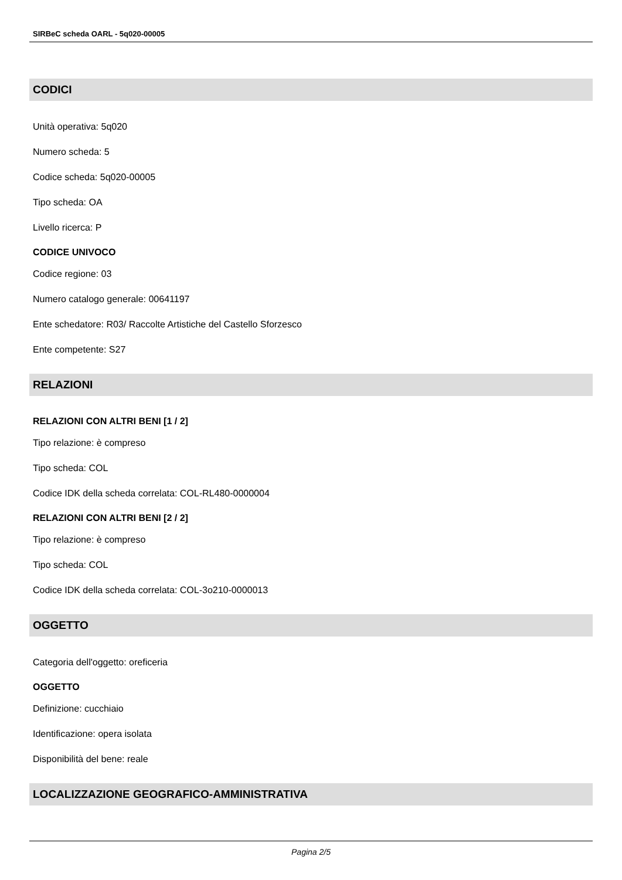SIRBeC scheda OARL - 5q020-00005
CODICI
Unità operativa: 5q020
Numero scheda: 5
Codice scheda: 5q020-00005
Tipo scheda: OA
Livello ricerca: P
CODICE UNIVOCO
Codice regione: 03
Numero catalogo generale: 00641197
Ente schedatore: R03/ Raccolte Artistiche del Castello Sforzesco
Ente competente: S27
RELAZIONI
RELAZIONI CON ALTRI BENI [1 / 2]
Tipo relazione: è compreso
Tipo scheda: COL
Codice IDK della scheda correlata: COL-RL480-0000004
RELAZIONI CON ALTRI BENI [2 / 2]
Tipo relazione: è compreso
Tipo scheda: COL
Codice IDK della scheda correlata: COL-3o210-0000013
OGGETTO
Categoria dell'oggetto: oreficeria
OGGETTO
Definizione: cucchiaio
Identificazione: opera isolata
Disponibilità del bene: reale
LOCALIZZAZIONE GEOGRAFICO-AMMINISTRATIVA
Pagina 2/5